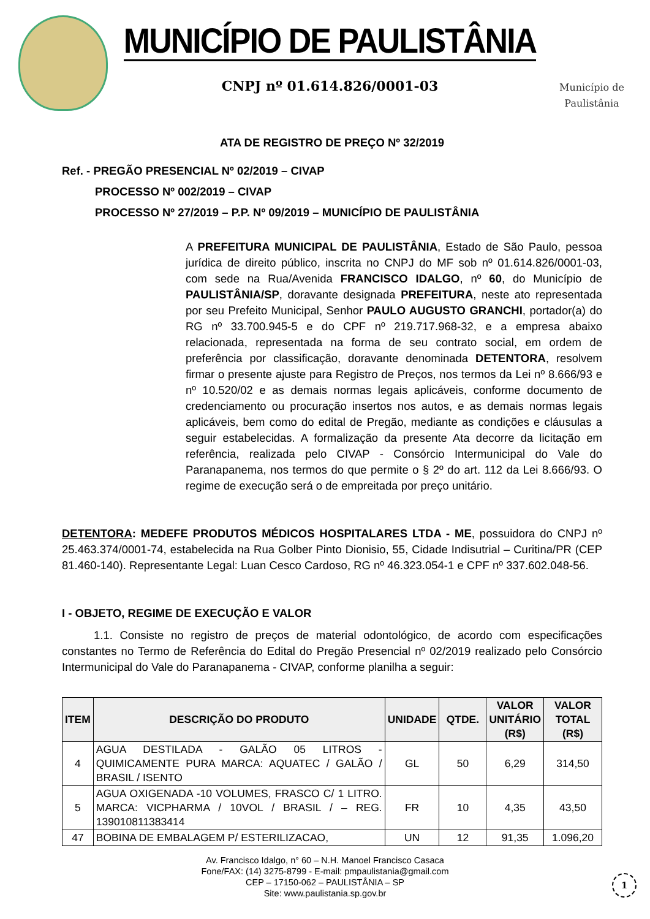MUNICÍPIO DE PAULISTÂNIA
CNPJ nº 01.614.826/0001-03
Município de
Paulistânia
ATA DE REGISTRO DE PREÇO Nº 32/2019
Ref. - PREGÃO PRESENCIAL Nº 02/2019 – CIVAP
PROCESSO Nº 002/2019 – CIVAP
PROCESSO Nº 27/2019 – P.P. Nº 09/2019 – MUNICÍPIO DE PAULISTÂNIA
A PREFEITURA MUNICIPAL DE PAULISTÂNIA, Estado de São Paulo, pessoa jurídica de direito público, inscrita no CNPJ do MF sob nº 01.614.826/0001-03, com sede na Rua/Avenida FRANCISCO IDALGO, nº 60, do Município de PAULISTÂNIA/SP, doravante designada PREFEITURA, neste ato representada por seu Prefeito Municipal, Senhor PAULO AUGUSTO GRANCHI, portador(a) do RG nº 33.700.945-5 e do CPF nº 219.717.968-32, e a empresa abaixo relacionada, representada na forma de seu contrato social, em ordem de preferência por classificação, doravante denominada DETENTORA, resolvem firmar o presente ajuste para Registro de Preços, nos termos da Lei nº 8.666/93 e nº 10.520/02 e as demais normas legais aplicáveis, conforme documento de credenciamento ou procuração insertos nos autos, e as demais normas legais aplicáveis, bem como do edital de Pregão, mediante as condições e cláusulas a seguir estabelecidas. A formalização da presente Ata decorre da licitação em referência, realizada pelo CIVAP - Consórcio Intermunicipal do Vale do Paranapanema, nos termos do que permite o § 2º do art. 112 da Lei 8.666/93. O regime de execução será o de empreitada por preço unitário.
DETENTORA: MEDEFE PRODUTOS MÉDICOS HOSPITALARES LTDA - ME, possuidora do CNPJ nº 25.463.374/0001-74, estabelecida na Rua Golber Pinto Dionisio, 55, Cidade Indisutrial – Curitina/PR (CEP 81.460-140). Representante Legal: Luan Cesco Cardoso, RG nº 46.323.054-1 e CPF nº 337.602.048-56.
I - OBJETO, REGIME DE EXECUÇÃO E VALOR
1.1. Consiste no registro de preços de material odontológico, de acordo com especificações constantes no Termo de Referência do Edital do Pregão Presencial nº 02/2019 realizado pelo Consórcio Intermunicipal do Vale do Paranapanema - CIVAP, conforme planilha a seguir:
| ITEM | DESCRIÇÃO DO PRODUTO | UNIDADE | QTDE. | VALOR UNITÁRIO (R$) | VALOR TOTAL (R$) |
| --- | --- | --- | --- | --- | --- |
| 4 | AGUA DESTILADA - GALÃO 05 LITROS - QUIMICAMENTE PURA MARCA: AQUATEC / GALÃO / BRASIL / ISENTO | GL | 50 | 6,29 | 314,50 |
| 5 | AGUA OXIGENADA -10 VOLUMES, FRASCO C/ 1 LITRO. MARCA: VICPHARMA / 10VOL / BRASIL / – REG. 139010811383414 | FR | 10 | 4,35 | 43,50 |
| 47 | BOBINA DE EMBALAGEM P/ ESTERILIZACAO, | UN | 12 | 91,35 | 1.096,20 |
Av. Francisco Idalgo, n° 60 – N.H. Manoel Francisco Casaca
Fone/FAX: (14) 3275-8799 - E-mail: pmpaulistania@gmail.com
CEP – 17150-062 – PAULISTÂNIA – SP
Site: www.paulistania.sp.gov.br
1